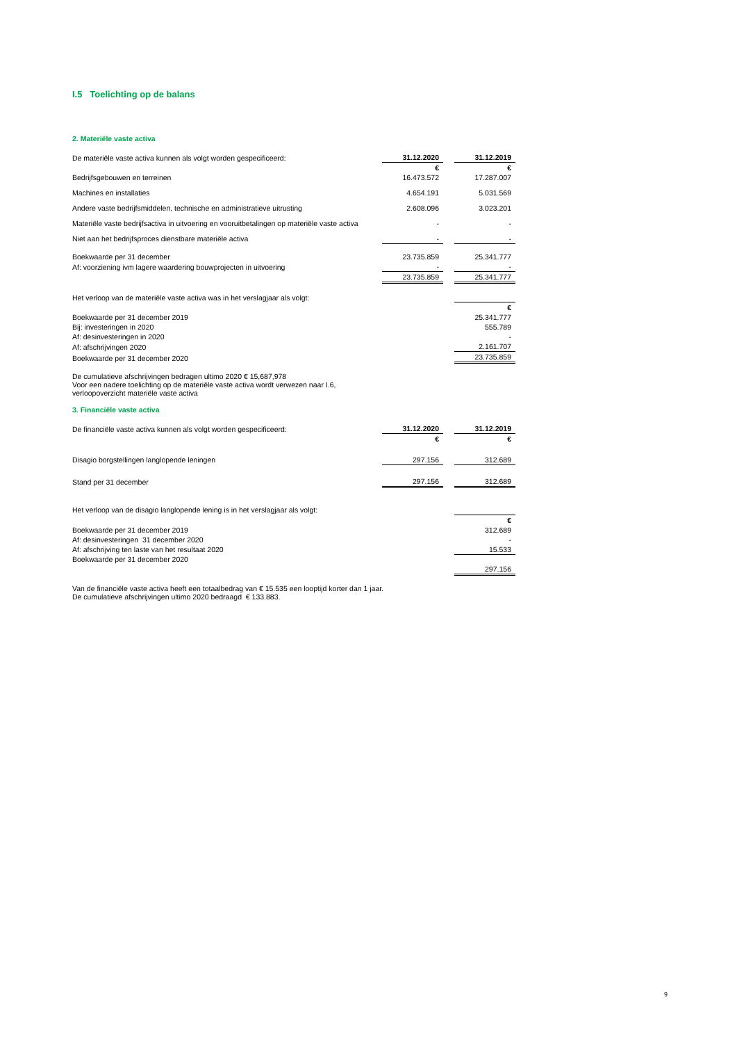I.5 Toelichting op de balans
2. Materiële vaste activa
| De materiële vaste activa kunnen als volgt worden gespecificeerd: | 31.12.2020 | | 31.12.2019 |
| | € | | € |
| Bedrijfsgebouwen en terreinen | 16.473.572 | | 17.287.007 |
| Machines en installaties | 4.654.191 | | 5.031.569 |
| Andere vaste bedrijfsmiddelen, technische en administratieve uitrusting | 2.608.096 | | 3.023.201 |
| Materiële vaste bedrijfsactiva in uitvoering en vooruitbetalingen op materiële vaste activa | - | | - |
| Niet aan het bedrijfsproces dienstbare materiële activa | - | | - |
| Boekwaarde per 31 december | 23.735.859 | | 25.341.777 |
| Af: voorziening ivm lagere waardering bouwprojecten in uitvoering | - | | - |
| | 23.735.859 | | 25.341.777 |
| Het verloop van de materiële vaste activa was in het verslagjaar als volgt: | | | |
| | | | € |
| Boekwaarde per 31 december 2019 | | | 25.341.777 |
| Bij: investeringen in 2020 | | | 555.789 |
| Af: desinvesteringen in 2020 | | | - |
| Af: afschrijvingen 2020 | | | 2.161.707 |
| Boekwaarde per 31 december 2020 | | | 23.735.859 |
De cumulatieve afschrijvingen bedragen ultimo 2020 € 15,687,978
Voor een nadere toelichting op de materiële vaste activa wordt verwezen naar I.6,
verloopoverzicht materiële vaste activa
3. Financiële vaste activa
| De financiële vaste activa kunnen als volgt worden gespecificeerd: | 31.12.2020 | | 31.12.2019 |
| | € | | € |
| Disagio borgstellingen langlopende leningen | 297.156 | | 312.689 |
| Stand per 31 december | 297.156 | | 312.689 |
| Het verloop van de disagio langlopende lening is in het verslagjaar als volgt: | | | |
| | | | € |
| Boekwaarde per 31 december 2019 | | | 312.689 |
| Af: desinvesteringen 31 december 2020 | | | - |
| Af: afschrijving ten laste van het resultaat 2020 | | | 15.533 |
| Boekwaarde per 31 december 2020 | | | |
| | | | 297.156 |
Van de financiële vaste activa heeft een totaalbedrag van € 15.535 een looptijd korter dan 1 jaar.
De cumulatieve afschrijvingen ultimo 2020 bedraagd € 133.883.
9